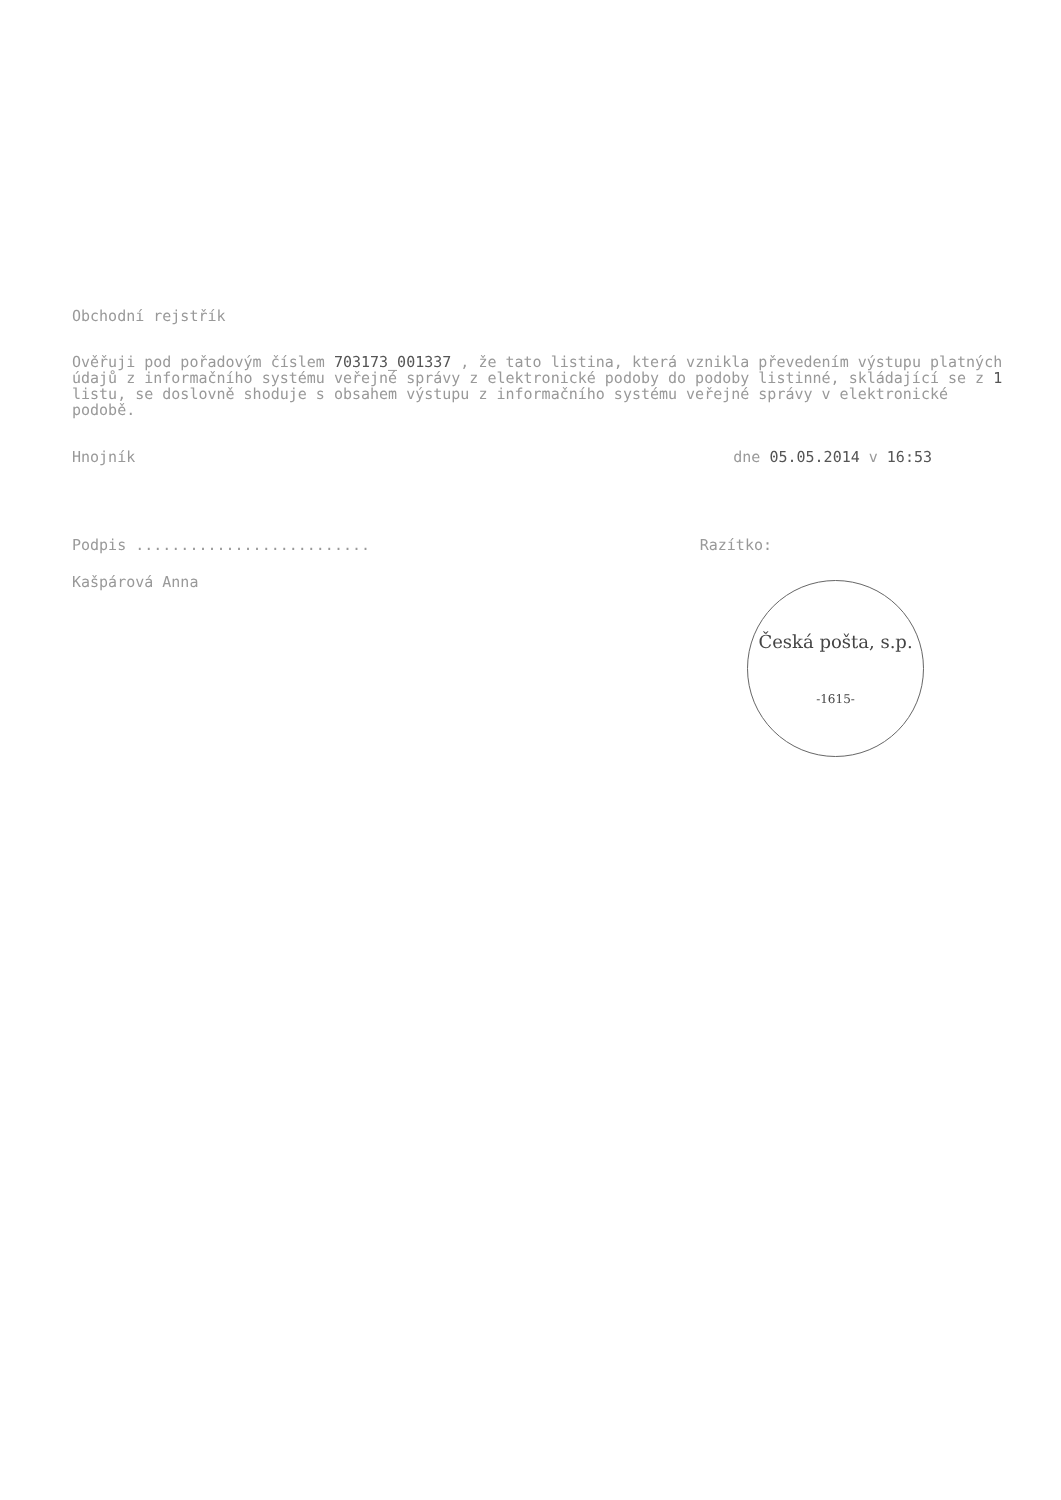Obchodní rejstřík
Ověřuji pod pořadovým číslem 703173_001337 , že tato listina, která vznikla převedením výstupu platných údajů z informačního systému veřejné správy z elektronické podoby do podoby listinné, skládající se z 1 listu, se doslovně shoduje s obsahem výstupu z informačního systému veřejné správy v elektronické podobě.
Hnojník dne 05.05.2014 v 16:53
Podpis .......................... Razítko:
Kašpárová Anna
Česká pošta, s.p.
-1615-